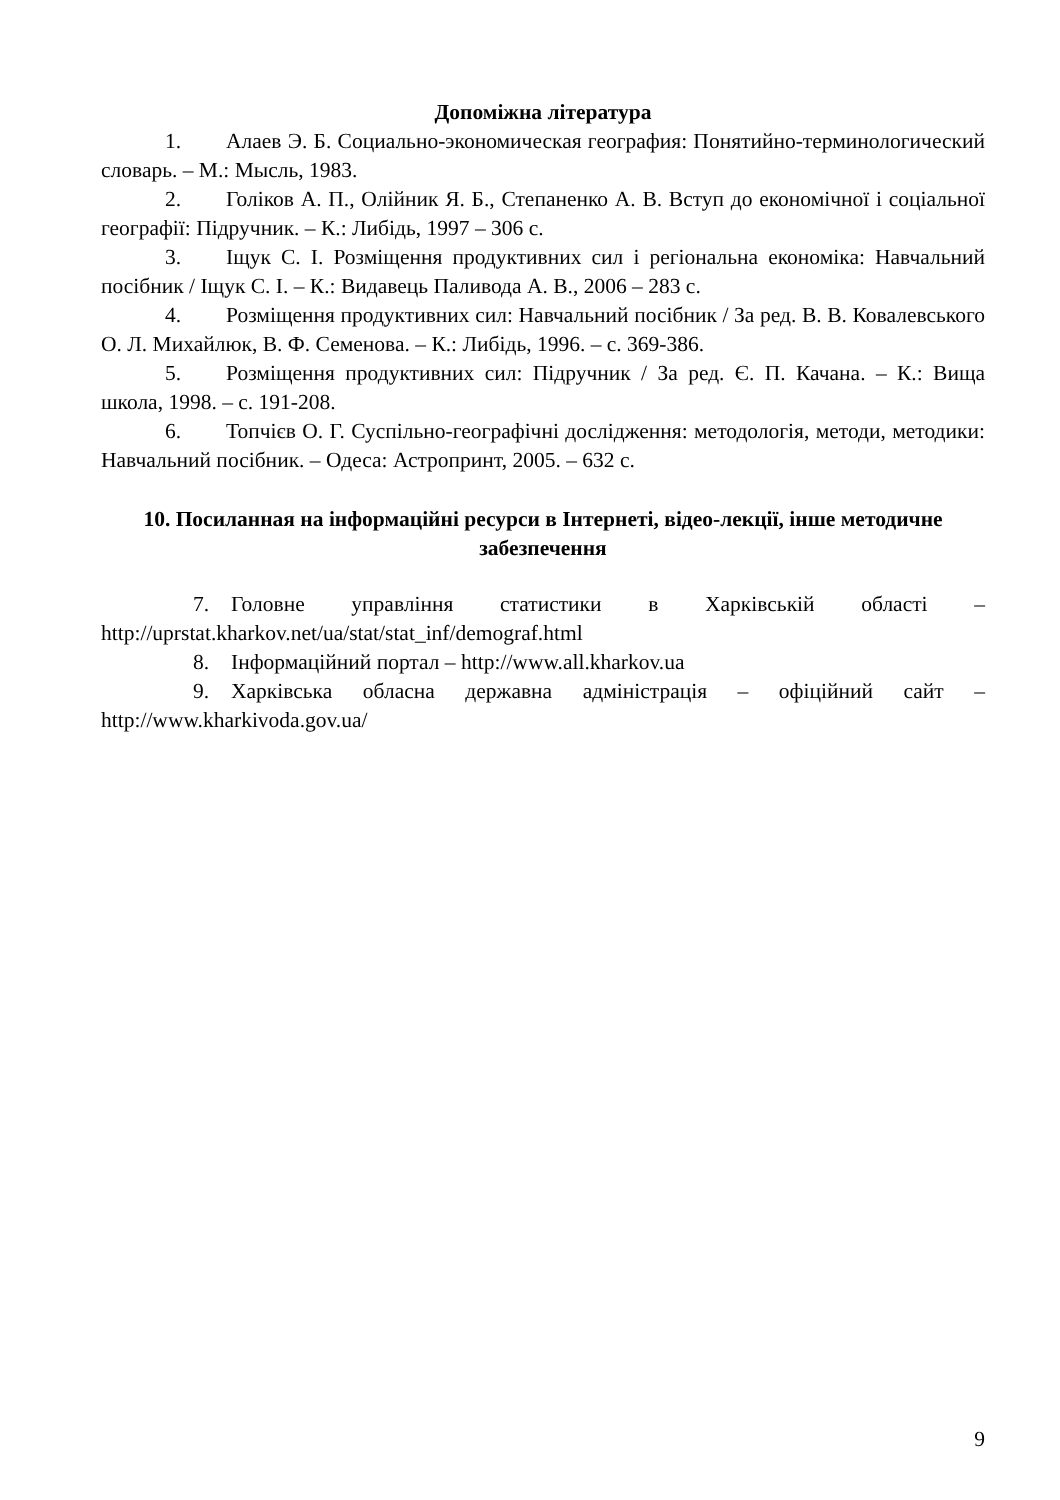Допоміжна література
1. Алаев Э. Б. Социально-экономическая география: Понятийно-терминологический словарь. – М.: Мысль, 1983.
2. Голіков А. П., Олійник Я. Б., Степаненко А. В. Вступ до економічної і соціальної географії: Підручник. – К.: Либідь, 1997 – 306 с.
3. Іщук С. І. Розміщення продуктивних сил і регіональна економіка: Навчальний посібник / Іщук С. І. – К.: Видавець Паливода А. В., 2006 – 283 с.
4. Розміщення продуктивних сил: Навчальний посібник / За ред. В. В. Ковалевського О. Л. Михайлюк, В. Ф. Семенова. – К.: Либідь, 1996. – с. 369-386.
5. Розміщення продуктивних сил: Підручник / За ред. Є. П. Качана. – К.: Вища школа, 1998. – с. 191-208.
6. Топчієв О. Г. Суспільно-географічні дослідження: методологія, методи, методики: Навчальний посібник. – Одеса: Астропринт, 2005. – 632 с.
10. Посиланная на інформаційні ресурси в Інтернеті, відео-лекції, інше методичне забезпечення
7. Головне управління статистики в Харківській області – http://uprstat.kharkov.net/ua/stat/stat_inf/demograf.html
8. Інформаційний портал – http://www.all.kharkov.ua
9. Харківська обласна державна адміністрація – офіційний сайт – http://www.kharkivoda.gov.ua/
9